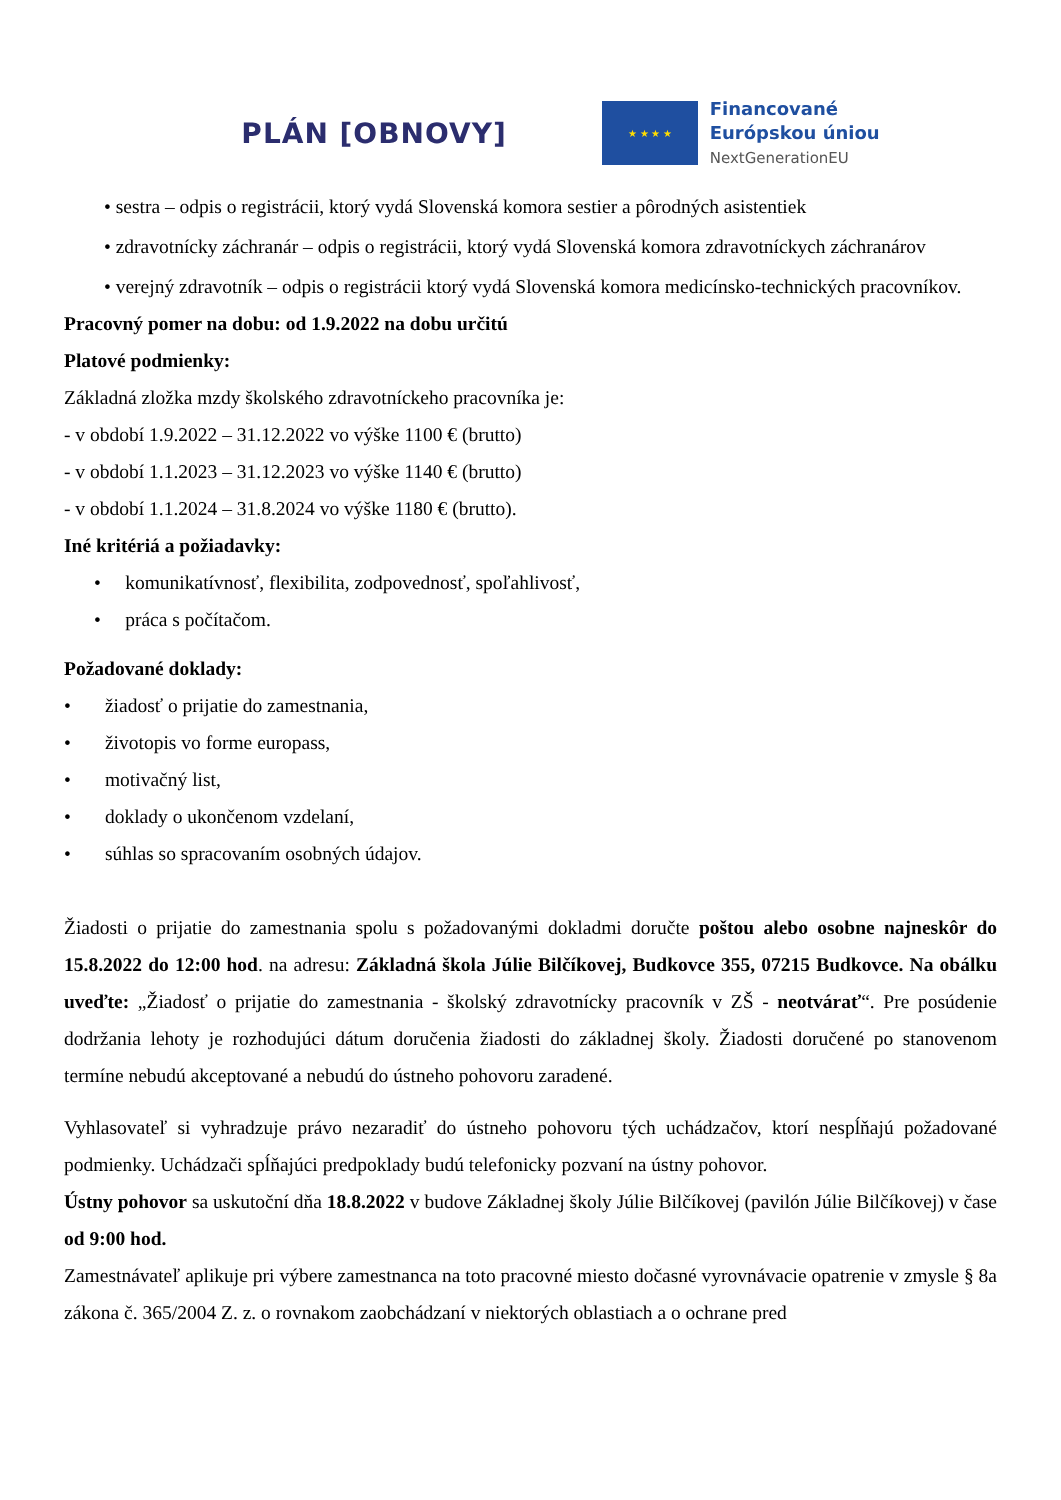PLÁN [OBNOVY]
★ ★ ★ ★
Financované
Európskou úniou
NextGenerationEU
• sestra – odpis o registrácii, ktorý vydá Slovenská komora sestier a pôrodných asistentiek
• zdravotnícky záchranár – odpis o registrácii, ktorý vydá Slovenská komora zdravotníckych záchranárov
• verejný zdravotník – odpis o registrácii ktorý vydá Slovenská komora medicínsko-technických pracovníkov.
Pracovný pomer na dobu: od 1.9.2022 na dobu určitú
Platové podmienky:
Základná zložka mzdy školského zdravotníckeho pracovníka je:
- v období 1.9.2022 – 31.12.2022 vo výške 1100 € (brutto)
- v období 1.1.2023 – 31.12.2023 vo výške 1140 € (brutto)
- v období 1.1.2024 – 31.8.2024 vo výške 1180 € (brutto).
Iné kritériá a požiadavky:
• komunikatívnosť, flexibilita, zodpovednosť, spoľahlivosť,
• práca s počítačom.
Požadované doklady:
• žiadosť o prijatie do zamestnania,
• životopis vo forme europass,
• motivačný list,
• doklady o ukončenom vzdelaní,
• súhlas so spracovaním osobných údajov.
Žiadosti o prijatie do zamestnania spolu s požadovanými dokladmi doručte poštou alebo osobne najneskôr do 15.8.2022 do 12:00 hod. na adresu: Základná škola Júlie Bilčíkovej, Budkovce 355, 07215 Budkovce. Na obálku uveďte: „Žiadosť o prijatie do zamestnania - školský zdravotnícky pracovník v ZŠ - neotvárať“. Pre posúdenie dodržania lehoty je rozhodujúci dátum doručenia žiadosti do základnej školy. Žiadosti doručené po stanovenom termíne nebudú akceptované a nebudú do ústneho pohovoru zaradené.
Vyhlasovateľ si vyhradzuje právo nezaradiť do ústneho pohovoru tých uchádzačov, ktorí nespĺňajú požadované podmienky. Uchádzači spĺňajúci predpoklady budú telefonicky pozvaní na ústny pohovor.
Ústny pohovor sa uskutoční dňa 18.8.2022 v budove Základnej školy Júlie Bilčíkovej (pavilón Júlie Bilčíkovej) v čase od 9:00 hod.
Zamestnávateľ aplikuje pri výbere zamestnanca na toto pracovné miesto dočasné vyrovnávacie opatrenie v zmysle § 8a zákona č. 365/2004 Z. z. o rovnakom zaobchádzaní v niektorých oblastiach a o ochrane pred